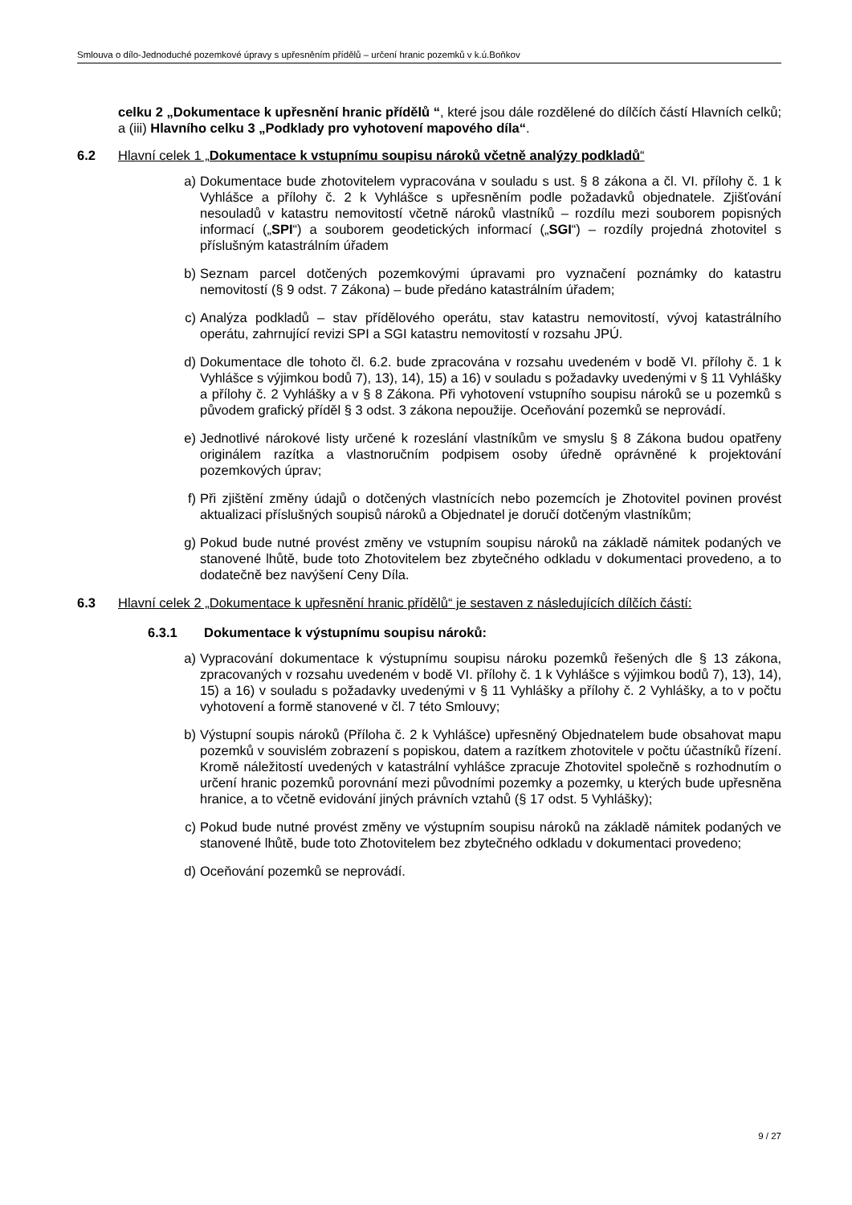Smlouva o dílo-Jednoduché pozemkové úpravy s upřesněním přídělů – určení hranic pozemků v k.ú.Boňkov
celku 2 „Dokumentace k upřesnění hranic přídělů “, které jsou dále rozdělené do dílčích částí Hlavních celků; a (iii) Hlavního celku 3 „Podklady pro vyhotovení mapového díla“.
6.2 Hlavní celek 1 „Dokumentace k vstupnímu soupisu nároků včetně analýzy podkladů“
a) Dokumentace bude zhotovitelem vypracována v souladu s ust. § 8 zákona a čl. VI. přílohy č. 1 k Vyhlášce a přílohy č. 2 k Vyhlášce s upřesněním podle požadavků objednatele. Zjišťování nesouladů v katastru nemovitostí včetně nároků vlastníků – rozdílu mezi souborem popisných informací („SPI“) a souborem geodetických informací („SGI“) – rozdíly projedná zhotovitel s příslušným katastrálním úřadem
b) Seznam parcel dotčených pozemkovými úpravami pro vyznačení poznámky do katastru nemovitostí (§ 9 odst. 7 Zákona) – bude předáno katastrálním úřadem;
c) Analýza podkladů – stav přídělového operátu, stav katastru nemovitostí, vývoj katastrálního operátu, zahrnující revizi SPI a SGI katastru nemovitostí v rozsahu JPÚ.
d) Dokumentace dle tohoto čl. 6.2. bude zpracována v rozsahu uvedeném v bodě VI. přílohy č. 1 k Vyhlášce s výjimkou bodů 7), 13), 14), 15) a 16) v souladu s požadavky uvedenými v § 11 Vyhlášky a přílohy č. 2 Vyhlášky a v § 8 Zákona. Při vyhotovení vstupního soupisu nároků se u pozemků s původem grafický příděl § 3 odst. 3 zákona nepoužije. Oceňování pozemků se neprovádí.
e) Jednotlivé nárokové listy určené k rozeslání vlastníkům ve smyslu § 8 Zákona budou opatřeny originálem razítka a vlastnoručním podpisem osoby úředně oprávněné k projektování pozemkových úprav;
f) Při zjištění změny údajů o dotčených vlastnících nebo pozemcích je Zhotovitel povinen provést aktualizaci příslušných soupisů nároků a Objednatel je doručí dotčeným vlastníkům;
g) Pokud bude nutné provést změny ve vstupním soupisu nároků na základě námitek podaných ve stanovené lhůtě, bude toto Zhotovitelem bez zbytečného odkladu v dokumentaci provedeno, a to dodatečně bez navýšení Ceny Díla.
6.3 Hlavní celek 2 „Dokumentace k upřesnění hranic přídělů“ je sestaven z následujících dílčích částí:
6.3.1 Dokumentace k výstupnímu soupisu nároků:
a) Vypracování dokumentace k výstupnímu soupisu nároku pozemků řešených dle § 13 zákona, zpracovaných v rozsahu uvedeném v bodě VI. přílohy č. 1 k Vyhlášce s výjimkou bodů 7), 13), 14), 15) a 16) v souladu s požadavky uvedenými v § 11 Vyhlášky a přílohy č. 2 Vyhlášky, a to v počtu vyhotovení a formě stanovené v čl. 7 této Smlouvy;
b) Výstupní soupis nároků (Příloha č. 2 k Vyhlášce) upřesněný Objednatelem bude obsahovat mapu pozemků v souvislém zobrazení s popiskou, datem a razítkem zhotovitele v počtu účastníků řízení. Kromě náležitostí uvedených v katastrální vyhlášce zpracuje Zhotovitel společně s rozhodnutím o určení hranic pozemků porovnání mezi původními pozemky a pozemky, u kterých bude upřesněna hranice, a to včetně evidování jiných právních vztahů (§ 17 odst. 5 Vyhlášky);
c) Pokud bude nutné provést změny ve výstupním soupisu nároků na základě námitek podaných ve stanovené lhůtě, bude toto Zhotovitelem bez zbytečného odkladu v dokumentaci provedeno;
d) Oceňování pozemků se neprovádí.
9 / 27